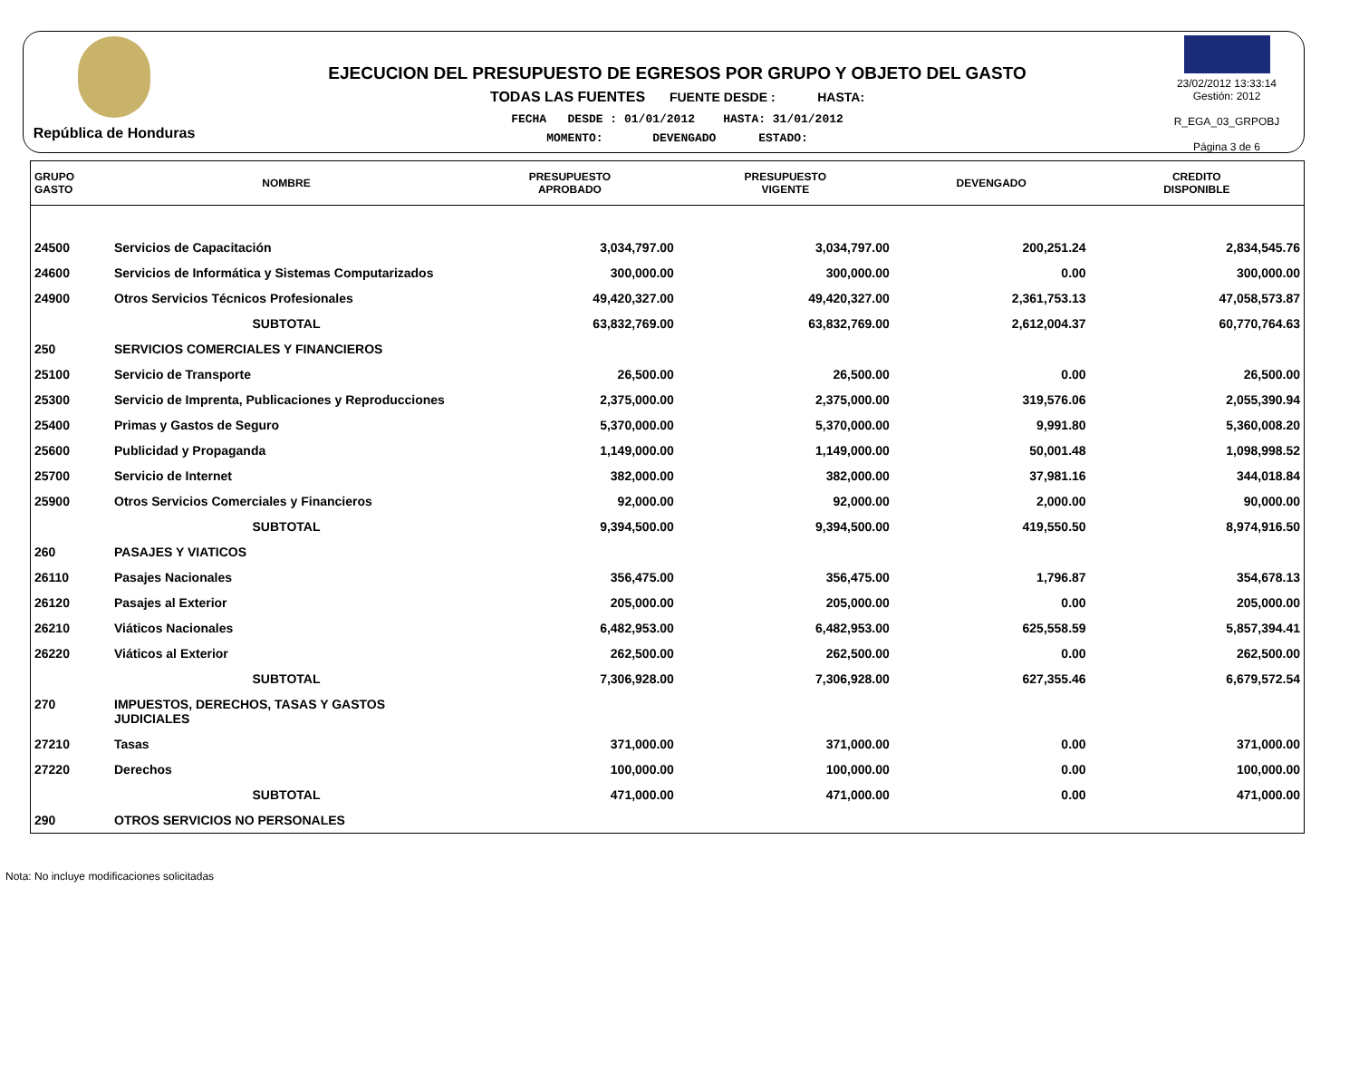República de Honduras
EJECUCION DEL PRESUPUESTO DE EGRESOS POR GRUPO Y OBJETO DEL GASTO
TODAS LAS FUENTES FUENTE DESDE : HASTA:
FECHA DESDE : 01/01/2012 HASTA: 31/01/2012
MOMENTO: DEVENGADO ESTADO:
23/02/2012 13:33:14
Gestión: 2012
R_EGA_03_GRPOBJ
Página 3 de 6
| GRUPO GASTO | NOMBRE | PRESUPUESTO APROBADO | PRESUPUESTO VIGENTE | DEVENGADO | CREDITO DISPONIBLE |
| --- | --- | --- | --- | --- | --- |
| 24500 | Servicios de Capacitación | 3,034,797.00 | 3,034,797.00 | 200,251.24 | 2,834,545.76 |
| 24600 | Servicios de Informática y Sistemas Computarizados | 300,000.00 | 300,000.00 | 0.00 | 300,000.00 |
| 24900 | Otros Servicios Técnicos Profesionales | 49,420,327.00 | 49,420,327.00 | 2,361,753.13 | 47,058,573.87 |
| | SUBTOTAL | 63,832,769.00 | 63,832,769.00 | 2,612,004.37 | 60,770,764.63 |
| 250 | SERVICIOS COMERCIALES Y FINANCIEROS | | | | |
| 25100 | Servicio de Transporte | 26,500.00 | 26,500.00 | 0.00 | 26,500.00 |
| 25300 | Servicio de Imprenta, Publicaciones y Reproducciones | 2,375,000.00 | 2,375,000.00 | 319,576.06 | 2,055,390.94 |
| 25400 | Primas y Gastos de Seguro | 5,370,000.00 | 5,370,000.00 | 9,991.80 | 5,360,008.20 |
| 25600 | Publicidad y Propaganda | 1,149,000.00 | 1,149,000.00 | 50,001.48 | 1,098,998.52 |
| 25700 | Servicio de Internet | 382,000.00 | 382,000.00 | 37,981.16 | 344,018.84 |
| 25900 | Otros Servicios Comerciales y Financieros | 92,000.00 | 92,000.00 | 2,000.00 | 90,000.00 |
| | SUBTOTAL | 9,394,500.00 | 9,394,500.00 | 419,550.50 | 8,974,916.50 |
| 260 | PASAJES Y VIATICOS | | | | |
| 26110 | Pasajes Nacionales | 356,475.00 | 356,475.00 | 1,796.87 | 354,678.13 |
| 26120 | Pasajes al Exterior | 205,000.00 | 205,000.00 | 0.00 | 205,000.00 |
| 26210 | Viáticos Nacionales | 6,482,953.00 | 6,482,953.00 | 625,558.59 | 5,857,394.41 |
| 26220 | Viáticos al Exterior | 262,500.00 | 262,500.00 | 0.00 | 262,500.00 |
| | SUBTOTAL | 7,306,928.00 | 7,306,928.00 | 627,355.46 | 6,679,572.54 |
| 270 | IMPUESTOS, DERECHOS, TASAS Y GASTOS JUDICIALES | | | | |
| 27210 | Tasas | 371,000.00 | 371,000.00 | 0.00 | 371,000.00 |
| 27220 | Derechos | 100,000.00 | 100,000.00 | 0.00 | 100,000.00 |
| | SUBTOTAL | 471,000.00 | 471,000.00 | 0.00 | 471,000.00 |
| 290 | OTROS SERVICIOS NO PERSONALES | | | | |
Nota: No incluye modificaciones solicitadas